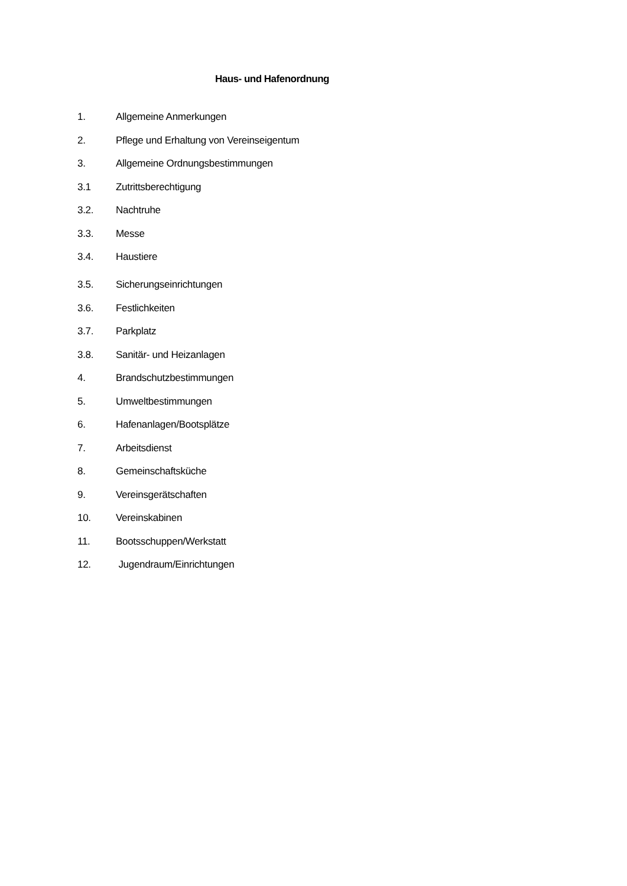Haus- und Hafenordnung
1. Allgemeine Anmerkungen
2. Pflege und Erhaltung von Vereinseigentum
3. Allgemeine Ordnungsbestimmungen
3.1 Zutrittsberechtigung
3.2. Nachtruhe
3.3. Messe
3.4. Haustiere
3.5. Sicherungseinrichtungen
3.6. Festlichkeiten
3.7. Parkplatz
3.8. Sanitär- und Heizanlagen
4. Brandschutzbestimmungen
5. Umweltbestimmungen
6. Hafenanlagen/Bootsplätze
7. Arbeitsdienst
8. Gemeinschaftsküche
9. Vereinsgerätschaften
10. Vereinskabinen
11. Bootsschuppen/Werkstatt
12. Jugendraum/Einrichtungen